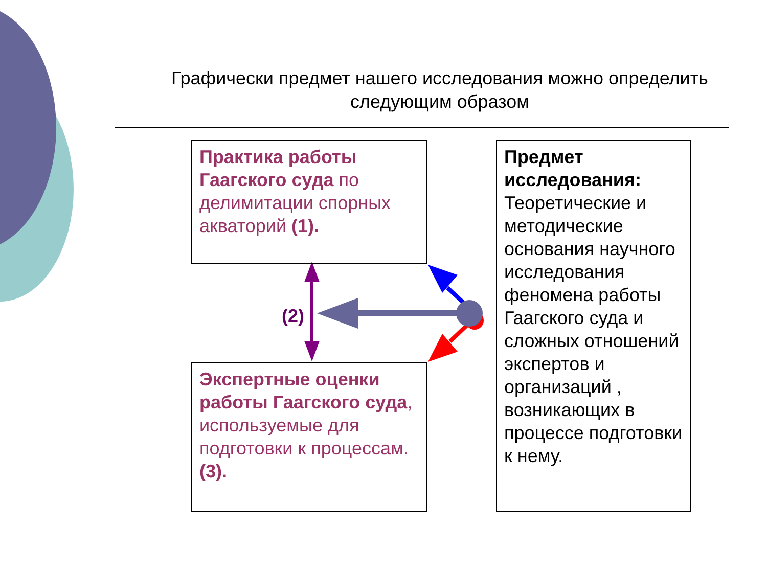Графически предмет нашего исследования можно определить следующим образом
Практика работы Гаагского суда по делимитации спорных акваторий (1).
(2)
Экспертные оценки работы Гаагского суда, используемые для подготовки к процессам. (3).
Предмет исследования: Теоретические и методические основания научного исследования феномена работы Гаагского суда и сложных отношений экспертов и организаций , возникающих в процессе подготовки к нему.